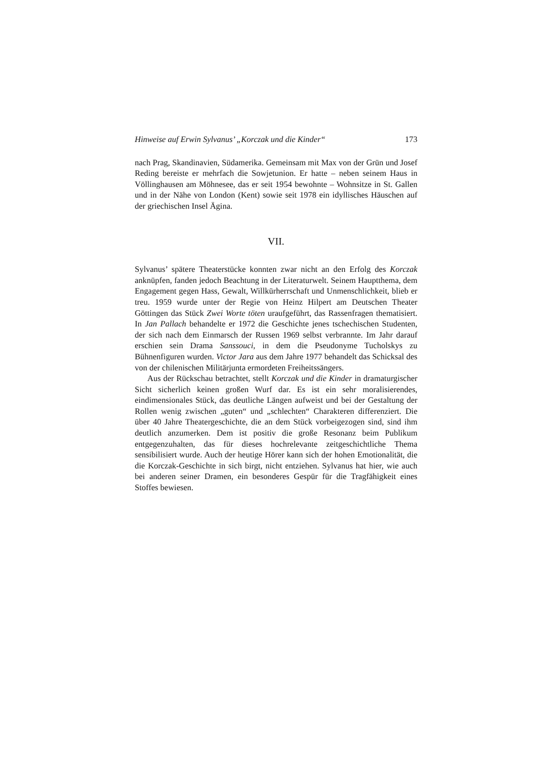Hinweise auf Erwin Sylvanus’ „Korczak und die Kinder“173
nach Prag, Skandinavien, Südamerika. Gemeinsam mit Max von der Grün und Josef Reding bereiste er mehrfach die Sowjetunion. Er hatte – neben seinem Haus in Völlinghausen am Möhnesee, das er seit 1954 bewohnte – Wohnsitze in St. Gallen und in der Nähe von London (Kent) sowie seit 1978 ein idyllisches Häuschen auf der griechischen Insel Ägina.
VII.
Sylvanus’ spätere Theaterstücke konnten zwar nicht an den Erfolg des Korczak anknüpfen, fanden jedoch Beachtung in der Literaturwelt. Seinem Hauptthema, dem Engagement gegen Hass, Gewalt, Willkürherrschaft und Unmenschlichkeit, blieb er treu. 1959 wurde unter der Regie von Heinz Hilpert am Deutschen Theater Göttingen das Stück Zwei Worte töten uraufgeführt, das Rassenfragen thematisiert. In Jan Pallach behandelte er 1972 die Geschichte jenes tschechischen Studenten, der sich nach dem Einmarsch der Russen 1969 selbst verbrannte. Im Jahr darauf erschien sein Drama Sanssouci, in dem die Pseudonyme Tucholskys zu Bühnenfiguren wurden. Victor Jara aus dem Jahre 1977 behandelt das Schicksal des von der chilenischen Militärjunta ermordeten Freiheitssängers.
Aus der Rückschau betrachtet, stellt Korczak und die Kinder in dramaturgischer Sicht sicherlich keinen großen Wurf dar. Es ist ein sehr moralisierendes, eindimensionales Stück, das deutliche Längen aufweist und bei der Gestaltung der Rollen wenig zwischen „guten“ und „schlechten“ Charakteren differenziert. Die über 40 Jahre Theatergeschichte, die an dem Stück vorbeigezogen sind, sind ihm deutlich anzumerken. Dem ist positiv die große Resonanz beim Publikum entgegenzuhalten, das für dieses hochrelevante zeitgeschichtliche Thema sensibilisiert wurde. Auch der heutige Hörer kann sich der hohen Emotionalität, die die Korczak-Geschichte in sich birgt, nicht entziehen. Sylvanus hat hier, wie auch bei anderen seiner Dramen, ein besonderes Gespür für die Tragfähigkeit eines Stoffes bewiesen.